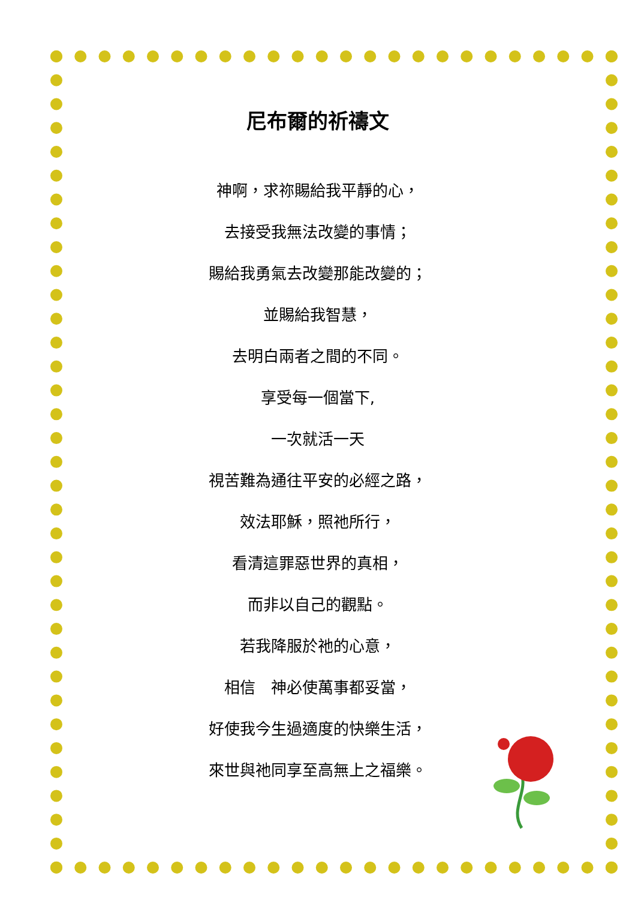尼布爾的祈禱文
神啊，求祢賜給我平靜的心，
去接受我無法改變的事情；
賜給我勇氣去改變那能改變的；
並賜給我智慧，
去明白兩者之間的不同。
享受每一個當下,
一次就活一天
視苦難為通往平安的必經之路，
效法耶穌，照祂所行，
看清這罪惡世界的真相，
而非以自己的觀點。
若我降服於祂的心意，
相信　神必使萬事都妥當，
好使我今生過適度的快樂生活，
來世與祂同享至高無上之福樂。